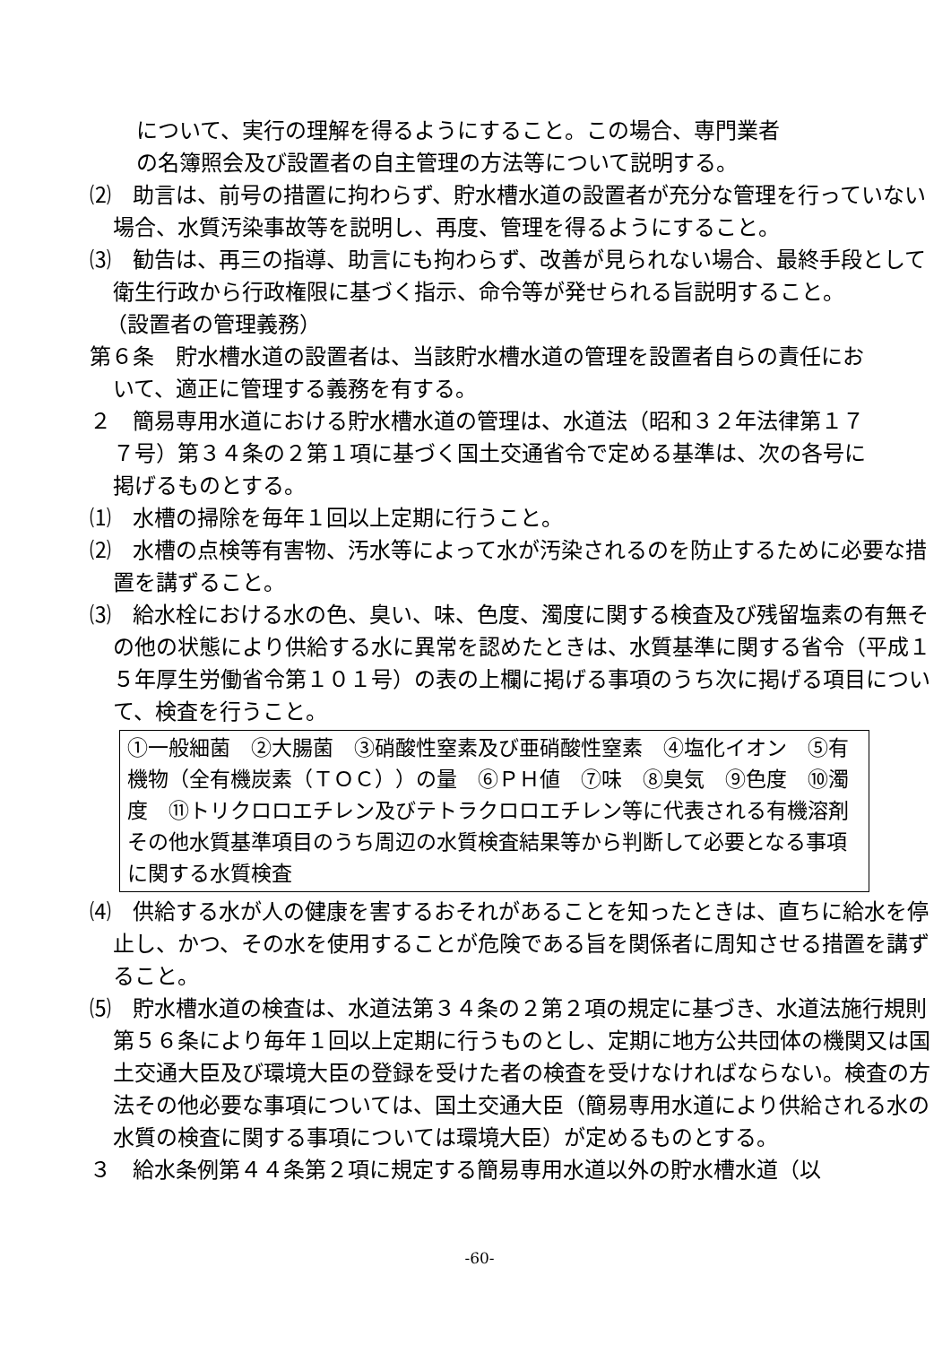について、実行の理解を得るようにすること。この場合、専門業者の名簿照会及び設置者の自主管理の方法等について説明する。
⑵　助言は、前号の措置に拘わらず、貯水槽水道の設置者が充分な管理を行っていない場合、水質汚染事故等を説明し、再度、管理を得るようにすること。
⑶　勧告は、再三の指導、助言にも拘わらず、改善が見られない場合、最終手段として衛生行政から行政権限に基づく指示、命令等が発せられる旨説明すること。
（設置者の管理義務）
第６条　貯水槽水道の設置者は、当該貯水槽水道の管理を設置者自らの責任において、適正に管理する義務を有する。
２　簡易専用水道における貯水槽水道の管理は、水道法（昭和３２年法律第１７７号）第３４条の２第１項に基づく国土交通省令で定める基準は、次の各号に掲げるものとする。
⑴　水槽の掃除を毎年１回以上定期に行うこと。
⑵　水槽の点検等有害物、汚水等によって水が汚染されるのを防止するために必要な措置を講ずること。
⑶　給水栓における水の色、臭い、味、色度、濁度に関する検査及び残留塩素の有無その他の状態により供給する水に異常を認めたときは、水質基準に関する省令（平成１５年厚生労働省令第１０１号）の表の上欄に掲げる事項のうち次に掲げる項目について、検査を行うこと。
①一般細菌　②大腸菌　③硝酸性窒素及び亜硝酸性窒素　④塩化イオン　⑤有機物（全有機炭素（ＴＯＣ））の量　⑥ＰＨ値　⑦味　⑧臭気　⑨色度　⑩濁度　⑪トリクロロエチレン及びテトラクロロエチレン等に代表される有機溶剤その他水質基準項目のうち周辺の水質検査結果等から判断して必要となる事項に関する水質検査
⑷　供給する水が人の健康を害するおそれがあることを知ったときは、直ちに給水を停止し、かつ、その水を使用することが危険である旨を関係者に周知させる措置を講ずること。
⑸　貯水槽水道の検査は、水道法第３４条の２第２項の規定に基づき、水道法施行規則第５６条により毎年１回以上定期に行うものとし、定期に地方公共団体の機関又は国土交通大臣及び環境大臣の登録を受けた者の検査を受けなければならない。検査の方法その他必要な事項については、国土交通大臣（簡易専用水道により供給される水の水質の検査に関する事項については環境大臣）が定めるものとする。
３　給水条例第４４条第２項に規定する簡易専用水道以外の貯水槽水道（以
-60-